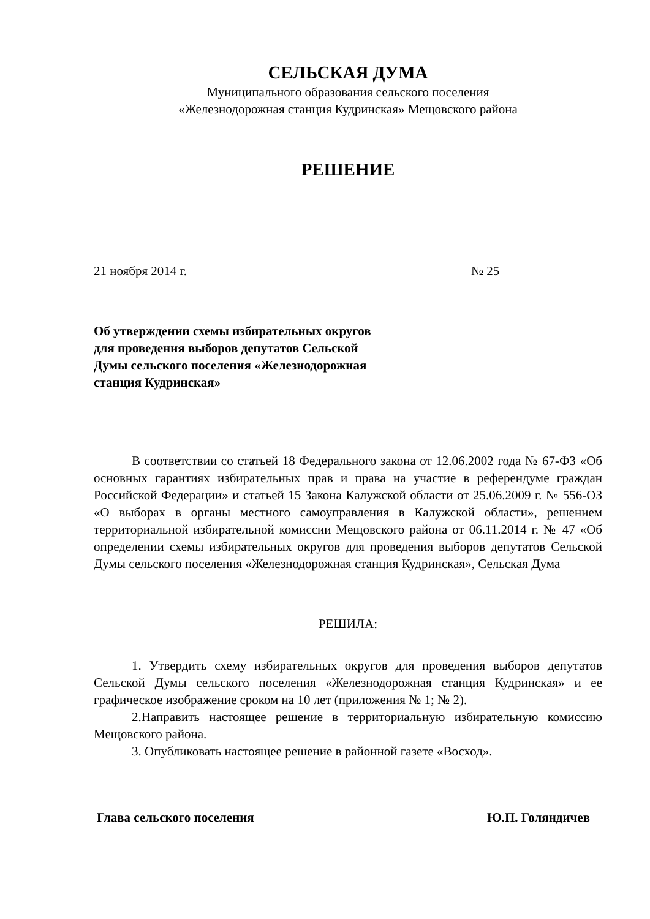СЕЛЬСКАЯ ДУМА
Муниципального образования сельского поселения
«Железнодорожная станция Кудринская» Мещовского района
РЕШЕНИЕ
21 ноября 2014 г. № 25
Об утверждении схемы избирательных округов для проведения выборов депутатов Сельской Думы сельского поселения «Железнодорожная станция Кудринская»
В соответствии со статьей 18 Федерального закона от 12.06.2002 года № 67-ФЗ «Об основных гарантиях избирательных прав и права на участие в референдуме граждан Российской Федерации» и статьей 15 Закона Калужской области от 25.06.2009 г. № 556-ОЗ «О выборах в органы местного самоуправления в Калужской области», решением территориальной избирательной комиссии Мещовского района от 06.11.2014 г. № 47 «Об определении схемы избирательных округов для проведения выборов депутатов Сельской Думы сельского поселения «Железнодорожная станция Кудринская», Сельская Дума
РЕШИЛА:
1. Утвердить схему избирательных округов для проведения выборов депутатов Сельской Думы сельского поселения «Железнодорожная станция Кудринская» и ее графическое изображение сроком на 10 лет (приложения № 1; № 2).
2.Направить настоящее решение в территориальную избирательную комиссию Мещовского района.
3. Опубликовать настоящее решение в районной газете «Восход».
Глава сельского поселения Ю.П. Голяндичев